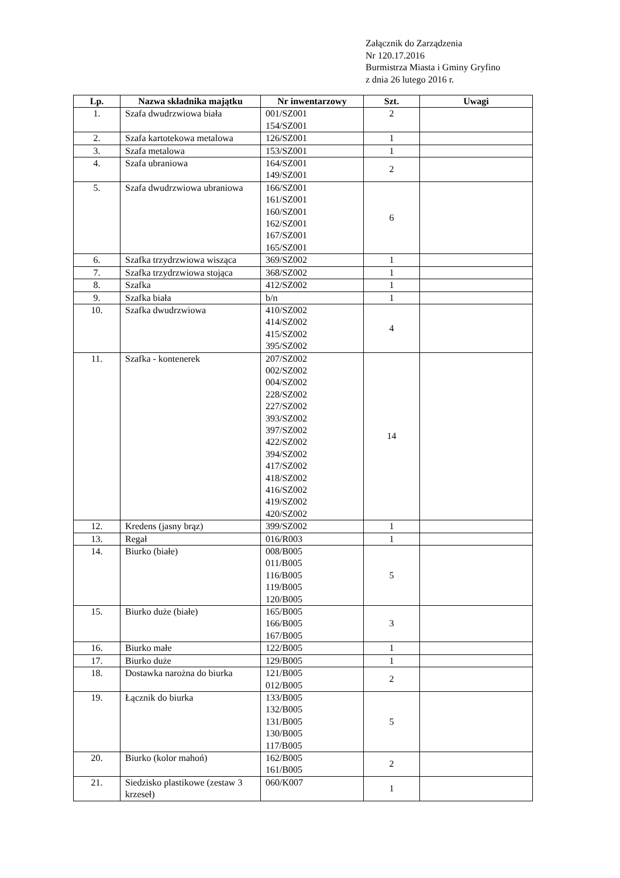Załącznik do Zarządzenia
Nr 120.17.2016
Burmistrza Miasta i Gminy Gryfino
z dnia 26 lutego 2016 r.
| Lp. | Nazwa składnika majątku | Nr inwentarzowy | Szt. | Uwagi |
| --- | --- | --- | --- | --- |
| 1. | Szafa dwudrzwiowa biała | 001/SZ001 154/SZ001 | 2 | |
| 2. | Szafa kartotekowa metalowa | 126/SZ001 | 1 | |
| 3. | Szafa metalowa | 153/SZ001 | 1 | |
| 4. | Szafa ubraniowa | 164/SZ001 149/SZ001 | 2 | |
| 5. | Szafa dwudrzwiowa ubraniowa | 166/SZ001 161/SZ001 160/SZ001 162/SZ001 167/SZ001 165/SZ001 | 6 | |
| 6. | Szafka trzydrzwiowa wisząca | 369/SZ002 | 1 | |
| 7. | Szafka trzydrzwiowa stojąca | 368/SZ002 | 1 | |
| 8. | Szafka | 412/SZ002 | 1 | |
| 9. | Szafka biała | b/n | 1 | |
| 10. | Szafka dwudrzwiowa | 410/SZ002 414/SZ002 415/SZ002 395/SZ002 | 4 | |
| 11. | Szafka - kontenerek | 207/SZ002 002/SZ002 004/SZ002 228/SZ002 227/SZ002 393/SZ002 397/SZ002 422/SZ002 394/SZ002 417/SZ002 418/SZ002 416/SZ002 419/SZ002 420/SZ002 | 14 | |
| 12. | Kredens (jasny brąz) | 399/SZ002 | 1 | |
| 13. | Regał | 016/R003 | 1 | |
| 14. | Biurko (białe) | 008/B005 011/B005 116/B005 119/B005 120/B005 | 5 | |
| 15. | Biurko duże (białe) | 165/B005 166/B005 167/B005 | 3 | |
| 16. | Biurko małe | 122/B005 | 1 | |
| 17. | Biurko duże | 129/B005 | 1 | |
| 18. | Dostawka narożna do biurka | 121/B005 012/B005 | 2 | |
| 19. | Łącznik do biurka | 133/B005 132/B005 131/B005 130/B005 117/B005 | 5 | |
| 20. | Biurko (kolor mahoń) | 162/B005 161/B005 | 2 | |
| 21. | Siedzisko plastikowe (zestaw 3 krzeseł) | 060/K007 | 1 | |